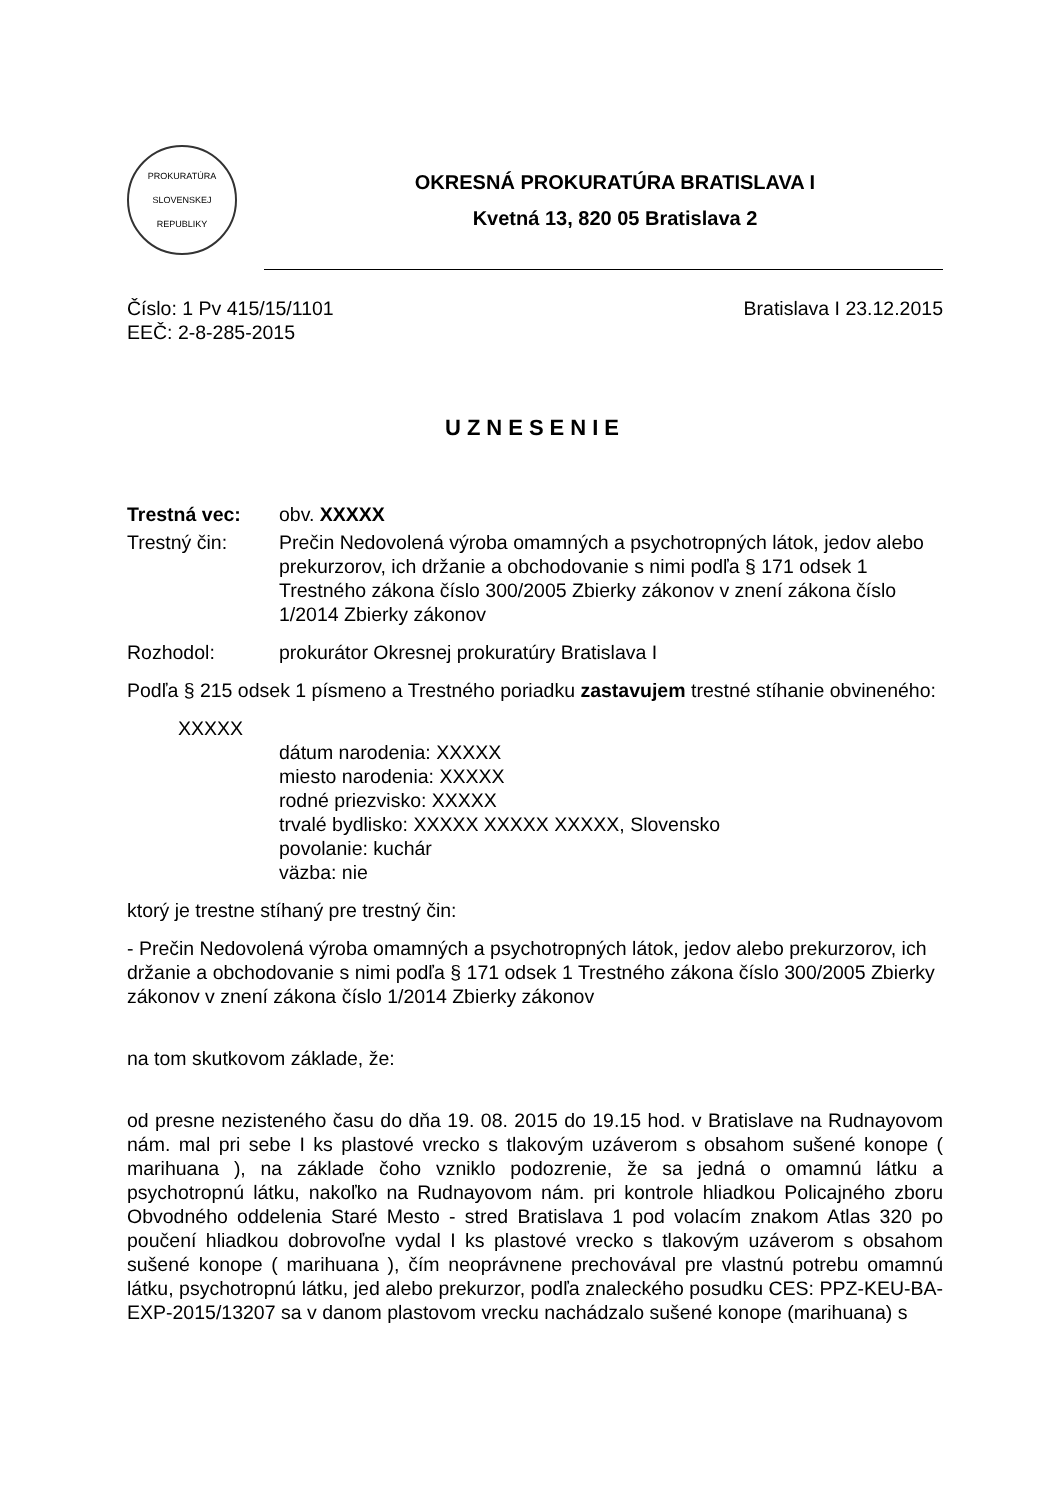PROKURATÚRA
SLOVENSKEJ REPUBLIKY
OKRESNÁ PROKURATÚRA BRATISLAVA I
Kvetná 13, 820 05 Bratislava 2
Číslo: 1 Pv 415/15/1101
EEČ: 2-8-285-2015
Bratislava I 23.12.2015
UZNESENIE
Trestná vec: obv. XXXXX
Trestný čin: Prečin Nedovolená výroba omamných a psychotropných látok, jedov alebo prekurzorov, ich držanie a obchodovanie s nimi podľa § 171 odsek 1 Trestného zákona číslo 300/2005 Zbierky zákonov v znení zákona číslo 1/2014 Zbierky zákonov
Rozhodol: prokurátor Okresnej prokuratúry Bratislava I
Podľa § 215 odsek 1 písmeno a Trestného poriadku zastavujem trestné stíhanie obvineného:
XXXXX
dátum narodenia: XXXXX
miesto narodenia: XXXXX
rodné priezvisko: XXXXX
trvalé bydlisko: XXXXX XXXXX XXXXX, Slovensko
povolanie: kuchár
väzba: nie
ktorý je trestne stíhaný pre trestný čin:
- Prečin Nedovolená výroba omamných a psychotropných látok, jedov alebo prekurzorov, ich držanie a obchodovanie s nimi podľa § 171 odsek 1 Trestného zákona číslo 300/2005 Zbierky zákonov v znení zákona číslo 1/2014 Zbierky zákonov
na tom skutkovom základe, že:
od presne nezisteného času do dňa 19. 08. 2015 do 19.15 hod. v Bratislave na Rudnayovom nám. mal pri sebe I ks plastové vrecko s tlakovým uzáverom s obsahom sušené konope ( marihuana ), na základe čoho vzniklo podozrenie, že sa jedná o omamnú látku a psychotropnú látku, nakoľko na Rudnayovom nám. pri kontrole hliadkou Policajného zboru Obvodného oddelenia Staré Mesto - stred Bratislava 1 pod volacím znakom Atlas 320 po poučení hliadkou dobrovoľne vydal I ks plastové vrecko s tlakovým uzáverom s obsahom sušené konope ( marihuana ), čím neoprávnene prechovával pre vlastnú potrebu omamnú látku, psychotropnú látku, jed alebo prekurzor, podľa znaleckého posudku CES: PPZ-KEU-BA-EXP-2015/13207 sa v danom plastovom vrecku nachádzalo sušené konope (marihuana) s